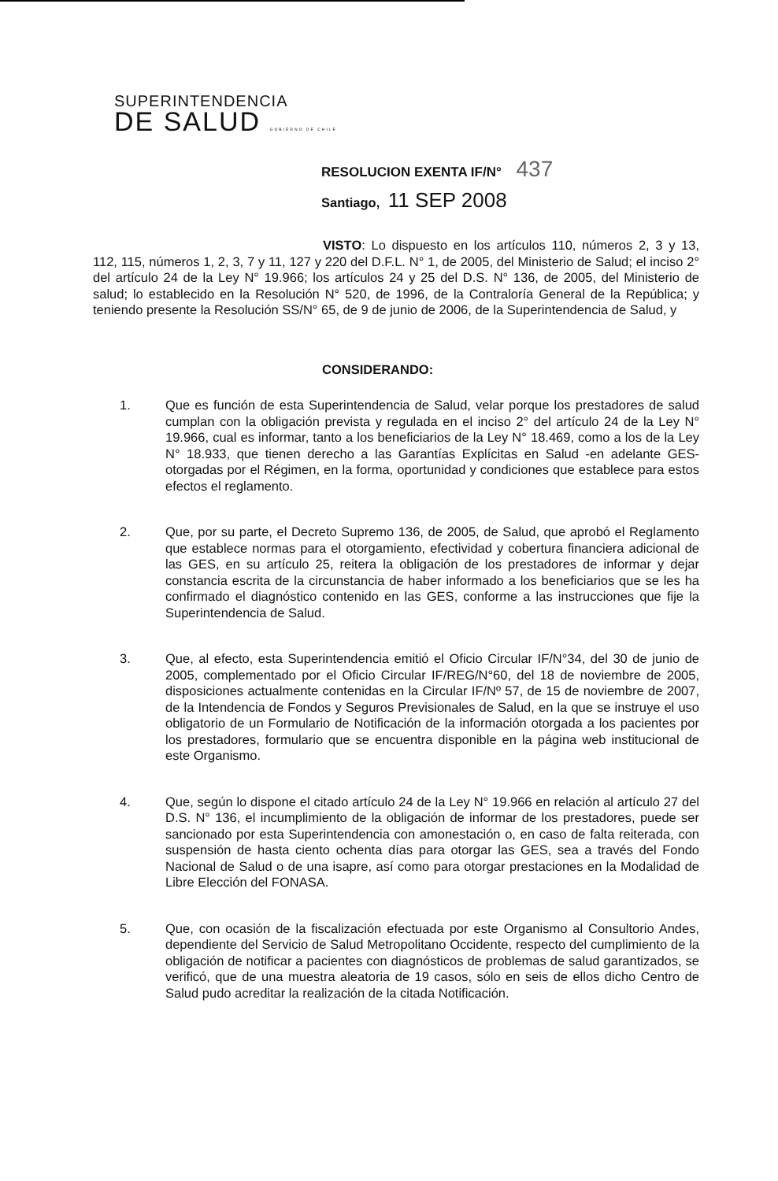SUPERINTENDENCIA
DE SALUD GOBIERNO DE CHILE
RESOLUCION EXENTA IF/N° 437
Santiago, 11 SEP 2008
VISTO: Lo dispuesto en los artículos 110, números 2, 3 y 13, 112, 115, números 1, 2, 3, 7 y 11, 127 y 220 del D.F.L. N° 1, de 2005, del Ministerio de Salud; el inciso 2° del artículo 24 de la Ley N° 19.966; los artículos 24 y 25 del D.S. N° 136, de 2005, del Ministerio de salud; lo establecido en la Resolución N° 520, de 1996, de la Contraloría General de la República; y teniendo presente la Resolución SS/N° 65, de 9 de junio de 2006, de la Superintendencia de Salud, y
CONSIDERANDO:
1. Que es función de esta Superintendencia de Salud, velar porque los prestadores de salud cumplan con la obligación prevista y regulada en el inciso 2° del artículo 24 de la Ley N° 19.966, cual es informar, tanto a los beneficiarios de la Ley N° 18.469, como a los de la Ley N° 18.933, que tienen derecho a las Garantías Explícitas en Salud -en adelante GES- otorgadas por el Régimen, en la forma, oportunidad y condiciones que establece para estos efectos el reglamento.
2. Que, por su parte, el Decreto Supremo 136, de 2005, de Salud, que aprobó el Reglamento que establece normas para el otorgamiento, efectividad y cobertura financiera adicional de las GES, en su artículo 25, reitera la obligación de los prestadores de informar y dejar constancia escrita de la circunstancia de haber informado a los beneficiarios que se les ha confirmado el diagnóstico contenido en las GES, conforme a las instrucciones que fije la Superintendencia de Salud.
3. Que, al efecto, esta Superintendencia emitió el Oficio Circular IF/N°34, del 30 de junio de 2005, complementado por el Oficio Circular IF/REG/N°60, del 18 de noviembre de 2005, disposiciones actualmente contenidas en la Circular IF/Nº 57, de 15 de noviembre de 2007, de la Intendencia de Fondos y Seguros Previsionales de Salud, en la que se instruye el uso obligatorio de un Formulario de Notificación de la información otorgada a los pacientes por los prestadores, formulario que se encuentra disponible en la página web institucional de este Organismo.
4. Que, según lo dispone el citado artículo 24 de la Ley N° 19.966 en relación al artículo 27 del D.S. N° 136, el incumplimiento de la obligación de informar de los prestadores, puede ser sancionado por esta Superintendencia con amonestación o, en caso de falta reiterada, con suspensión de hasta ciento ochenta días para otorgar las GES, sea a través del Fondo Nacional de Salud o de una isapre, así como para otorgar prestaciones en la Modalidad de Libre Elección del FONASA.
5. Que, con ocasión de la fiscalización efectuada por este Organismo al Consultorio Andes, dependiente del Servicio de Salud Metropolitano Occidente, respecto del cumplimiento de la obligación de notificar a pacientes con diagnósticos de problemas de salud garantizados, se verificó, que de una muestra aleatoria de 19 casos, sólo en seis de ellos dicho Centro de Salud pudo acreditar la realización de la citada Notificación.